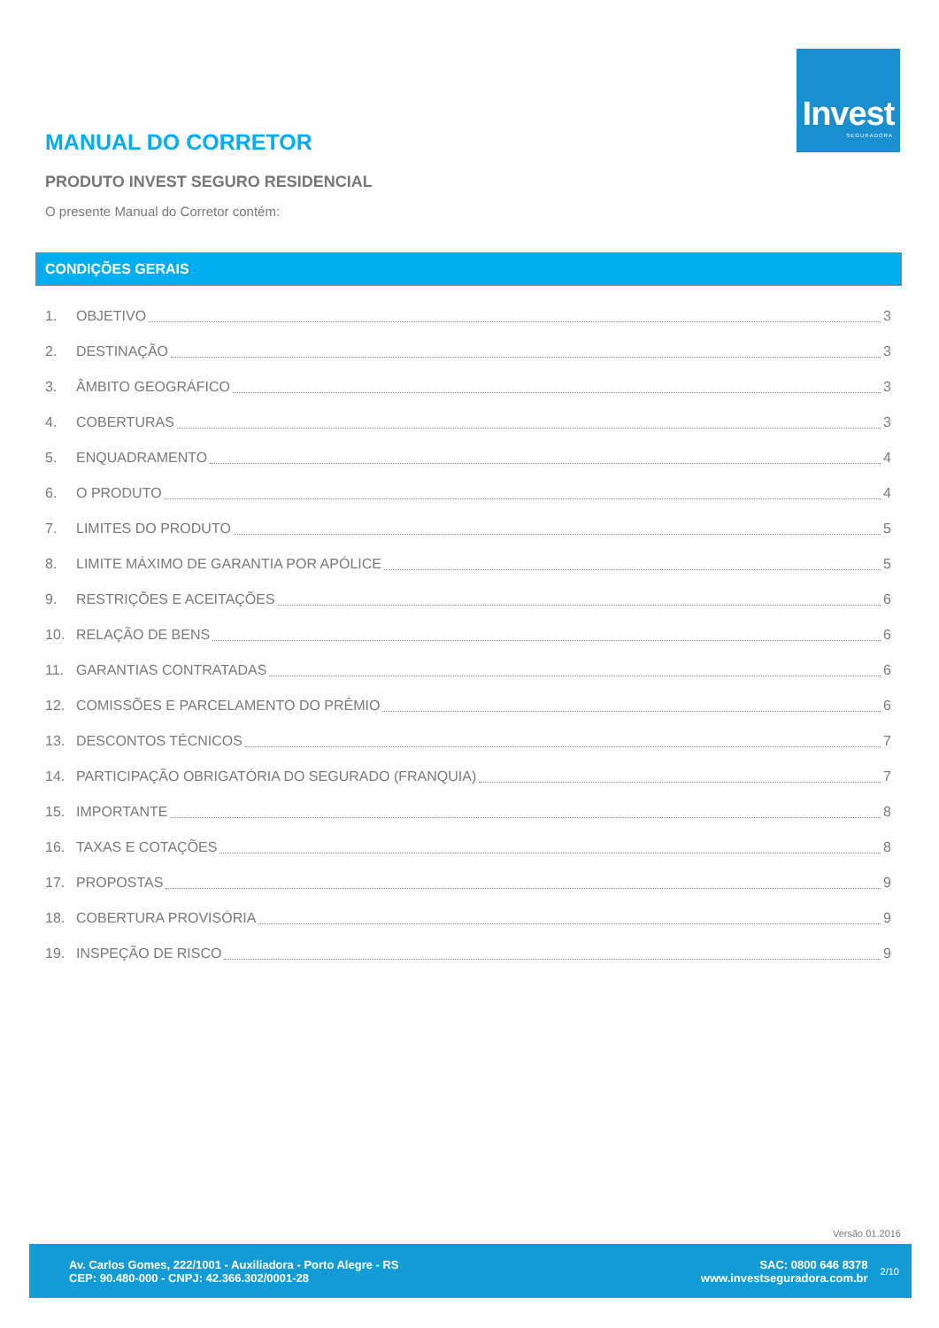Invest
SEGURADORA
MANUAL DO CORRETOR
PRODUTO INVEST SEGURO RESIDENCIAL
O presente Manual do Corretor contém:
CONDIÇÕES GERAIS
1. OBJETIVO 3
2. DESTINAÇÃO 3
3. ÂMBITO GEOGRÁFICO 3
4. COBERTURAS 3
5. ENQUADRAMENTO 4
6. O PRODUTO 4
7. LIMITES DO PRODUTO 5
8. LIMITE MÁXIMO DE GARANTIA POR APÓLICE 5
9. RESTRIÇÕES E ACEITAÇÕES 6
10. RELAÇÃO DE BENS 6
11. GARANTIAS CONTRATADAS 6
12. COMISSÕES E PARCELAMENTO DO PRÊMIO 6
13. DESCONTOS TÉCNICOS 7
14. PARTICIPAÇÃO OBRIGATÓRIA DO SEGURADO (FRANQUIA) 7
15. IMPORTANTE 8
16. TAXAS E COTAÇÕES 8
17. PROPOSTAS 9
18. COBERTURA PROVISÓRIA 9
19. INSPEÇÃO DE RISCO 9
Versão 01.2016
Av. Carlos Gomes, 222/1001 - Auxiliadora - Porto Alegre - RS
CEP: 90.480-000 - CNPJ: 42.366.302/0001-28
SAC: 0800 646 8378
www.investseguradora.com.br
2/10